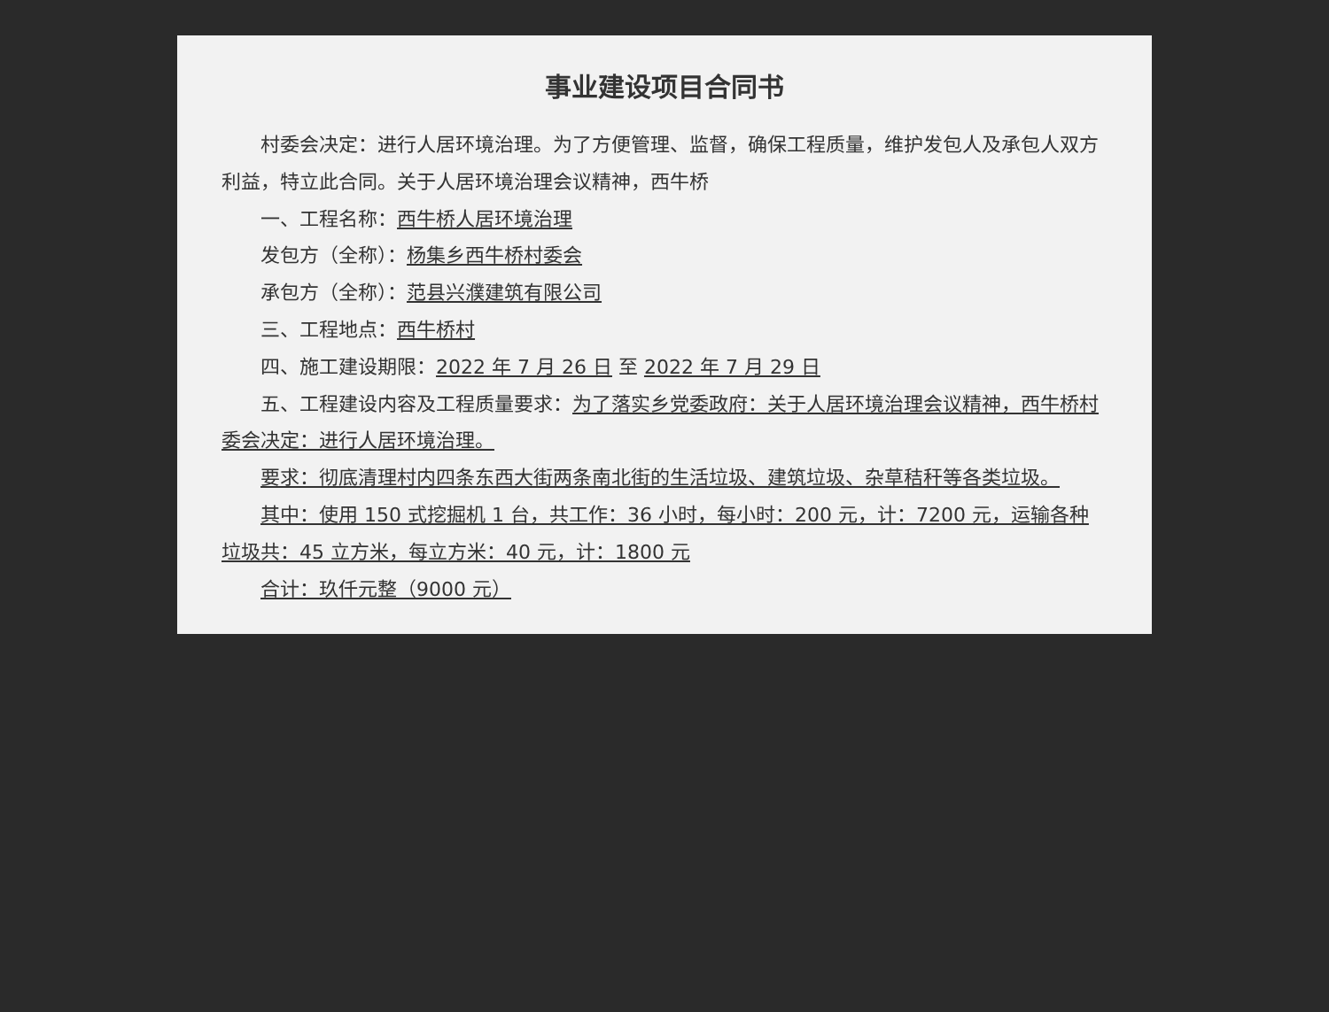事业建设项目合同书
村委会决定：进行人居环境治理。为了方便管理、监督，确保工程质量，维护发包人及承包人双方利益，特立此合同。关于人居环境治理会议精神，西牛桥
一、工程名称：西牛桥人居环境治理
发包方（全称）：杨集乡西牛桥村委会
承包方（全称）：范县兴濮建筑有限公司
三、工程地点：西牛桥村
四、施工建设期限：2022 年 7 月 26 日 至 2022 年 7 月 29 日
五、工程建设内容及工程质量要求：为了落实乡党委政府：关于人居环境治理会议精神，西牛桥村委会决定：进行人居环境治理。
要求：彻底清理村内四条东西大街两条南北街的生活垃圾、建筑垃圾、杂草秸秆等各类垃圾。
其中：使用 150 式挖掘机 1 台，共工作：36 小时，每小时：200 元，计：7200 元，运输各种垃圾共：45 立方米，每立方米：40 元，计：1800 元
合计：玖仟元整（9000 元）